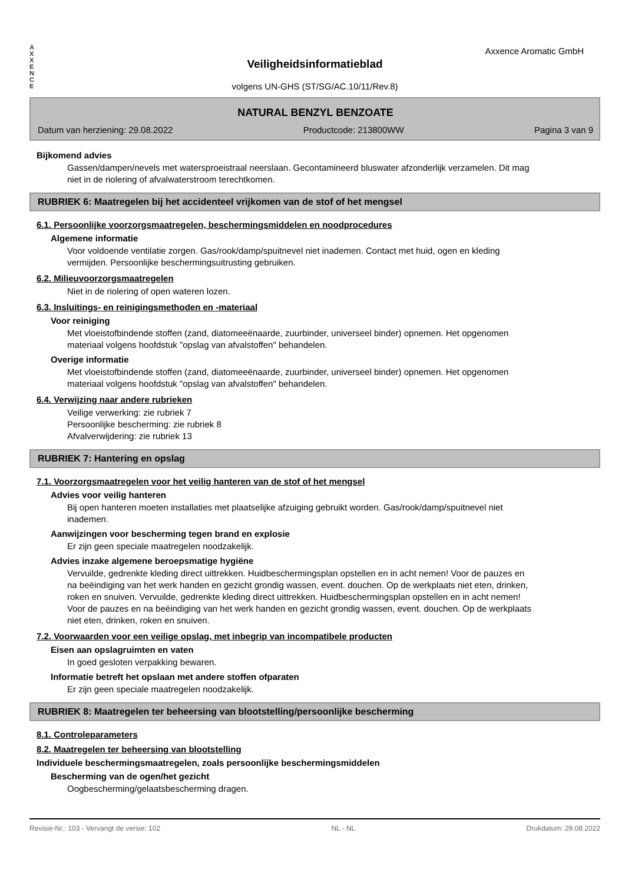A
X
X
E
N
C
E
Axxence Aromatic GmbH
Veiligheidsinformatieblad
volgens UN-GHS (ST/SG/AC.10/11/Rev.8)
NATURAL BENZYL BENZOATE
Datum van herziening: 29.08.2022 Productcode: 213800WW Pagina 3 van 9
Bijkomend advies
Gassen/dampen/nevels met watersproeistraal neerslaan. Gecontamineerd bluswater afzonderlijk verzamelen. Dit mag niet in de riolering of afvalwaterstroom terechtkomen.
RUBRIEK 6: Maatregelen bij het accidenteel vrijkomen van de stof of het mengsel
6.1. Persoonlijke voorzorgsmaatregelen, beschermingsmiddelen en noodprocedures
Algemene informatie
Voor voldoende ventilatie zorgen. Gas/rook/damp/spuitnevel niet inademen. Contact met huid, ogen en kleding vermijden. Persoonlijke beschermingsuitrusting gebruiken.
6.2. Milieuvoorzorgsmaatregelen
Niet in de riolering of open wateren lozen.
6.3. Insluitings- en reinigingsmethoden en -materiaal
Voor reiniging
Met vloeistofbindende stoffen (zand, diatomeeënaarde, zuurbinder, universeel binder) opnemen. Het opgenomen materiaal volgens hoofdstuk "opslag van afvalstoffen" behandelen.
Overige informatie
Met vloeistofbindende stoffen (zand, diatomeeënaarde, zuurbinder, universeel binder) opnemen. Het opgenomen materiaal volgens hoofdstuk "opslag van afvalstoffen" behandelen.
6.4. Verwijzing naar andere rubrieken
Veilige verwerking: zie rubriek 7
Persoonlijke bescherming: zie rubriek 8
Afvalverwijdering: zie rubriek 13
RUBRIEK 7: Hantering en opslag
7.1. Voorzorgsmaatregelen voor het veilig hanteren van de stof of het mengsel
Advies voor veilig hanteren
Bij open hanteren moeten installaties met plaatselijke afzuiging gebruikt worden. Gas/rook/damp/spuitnevel niet inademen.
Aanwijzingen voor bescherming tegen brand en explosie
Er zijn geen speciale maatregelen noodzakelijk.
Advies inzake algemene beroepsmatige hygiëne
Vervuilde, gedrenkte kleding direct uittrekken. Huidbeschermingsplan opstellen en in acht nemen! Voor de pauzes en na beëindiging van het werk handen en gezicht grondig wassen, event. douchen. Op de werkplaats niet eten, drinken, roken en snuiven. Vervuilde, gedrenkte kleding direct uittrekken. Huidbeschermingsplan opstellen en in acht nemen! Voor de pauzes en na beëindiging van het werk handen en gezicht grondig wassen, event. douchen. Op de werkplaats niet eten, drinken, roken en snuiven.
7.2. Voorwaarden voor een veilige opslag, met inbegrip van incompatibele producten
Eisen aan opslagruimten en vaten
In goed gesloten verpakking bewaren.
Informatie betreft het opslaan met andere stoffen ofparaten
Er zijn geen speciale maatregelen noodzakelijk.
RUBRIEK 8: Maatregelen ter beheersing van blootstelling/persoonlijke bescherming
8.1. Controleparameters
8.2. Maatregelen ter beheersing van blootstelling
Individuele beschermingsmaatregelen, zoals persoonlijke beschermingsmiddelen
Bescherming van de ogen/het gezicht
Oogbescherming/gelaatsbescherming dragen.
Revisie-Nr.: 103 - Vervangt de versie: 102 NL - NL Drukdatum: 29.08.2022